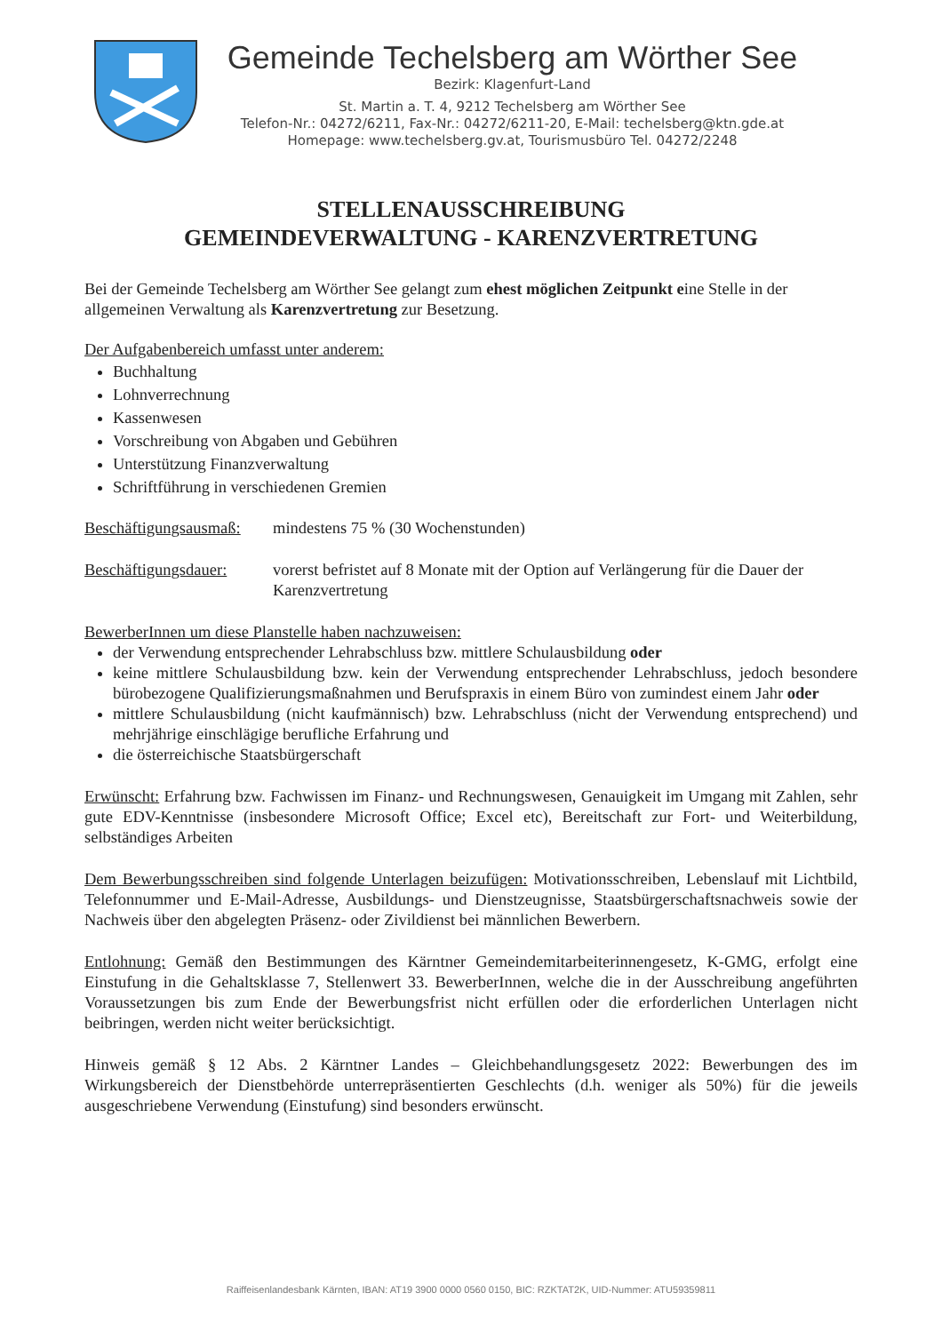Gemeinde Techelsberg am Wörther See
Bezirk: Klagenfurt-Land
St. Martin a. T. 4, 9212 Techelsberg am Wörther See
Telefon-Nr.: 04272/6211, Fax-Nr.: 04272/6211-20, E-Mail: techelsberg@ktn.gde.at
Homepage: www.techelsberg.gv.at, Tourismusbüro Tel. 04272/2248
STELLENAUSSCHREIBUNG
GEMEINDEVERWALTUNG - KARENZVERTRETUNG
Bei der Gemeinde Techelsberg am Wörther See gelangt zum ehest möglichen Zeitpunkt eine Stelle in der allgemeinen Verwaltung als Karenzvertretung zur Besetzung.
Der Aufgabenbereich umfasst unter anderem:
Buchhaltung
Lohnverrechnung
Kassenwesen
Vorschreibung von Abgaben und Gebühren
Unterstützung Finanzverwaltung
Schriftführung in verschiedenen Gremien
Beschäftigungsausmaß:
mindestens 75 % (30 Wochenstunden)
Beschäftigungsdauer:
vorerst befristet auf 8 Monate mit der Option auf Verlängerung für die Dauer der Karenzvertretung
BewerberInnen um diese Planstelle haben nachzuweisen:
der Verwendung entsprechender Lehrabschluss bzw. mittlere Schulausbildung oder
keine mittlere Schulausbildung bzw. kein der Verwendung entsprechender Lehrabschluss, jedoch besondere bürobezogene Qualifizierungsmaßnahmen und Berufspraxis in einem Büro von zumindest einem Jahr oder
mittlere Schulausbildung (nicht kaufmännisch) bzw. Lehrabschluss (nicht der Verwendung entsprechend) und mehrjährige einschlägige berufliche Erfahrung und
die österreichische Staatsbürgerschaft
Erwünscht: Erfahrung bzw. Fachwissen im Finanz- und Rechnungswesen, Genauigkeit im Umgang mit Zahlen, sehr gute EDV-Kenntnisse (insbesondere Microsoft Office; Excel etc), Bereitschaft zur Fort- und Weiterbildung, selbständiges Arbeiten
Dem Bewerbungsschreiben sind folgende Unterlagen beizufügen: Motivationsschreiben, Lebenslauf mit Lichtbild, Telefonnummer und E-Mail-Adresse, Ausbildungs- und Dienstzeugnisse, Staatsbürgerschaftsnachweis sowie der Nachweis über den abgelegten Präsenz- oder Zivildienst bei männlichen Bewerbern.
Entlohnung: Gemäß den Bestimmungen des Kärntner Gemeindemitarbeiterinnengesetz, K-GMG, erfolgt eine Einstufung in die Gehaltsklasse 7, Stellenwert 33. BewerberInnen, welche die in der Ausschreibung angeführten Voraussetzungen bis zum Ende der Bewerbungsfrist nicht erfüllen oder die erforderlichen Unterlagen nicht beibringen, werden nicht weiter berücksichtigt.
Hinweis gemäß § 12 Abs. 2 Kärntner Landes – Gleichbehandlungsgesetz 2022: Bewerbungen des im Wirkungsbereich der Dienstbehörde unterrepräsentierten Geschlechts (d.h. weniger als 50%) für die jeweils ausgeschriebene Verwendung (Einstufung) sind besonders erwünscht.
Raiffeisenlandesbank Kärnten, IBAN: AT19 3900 0000 0560 0150, BIC: RZKTAT2K, UID-Nummer: ATU59359811